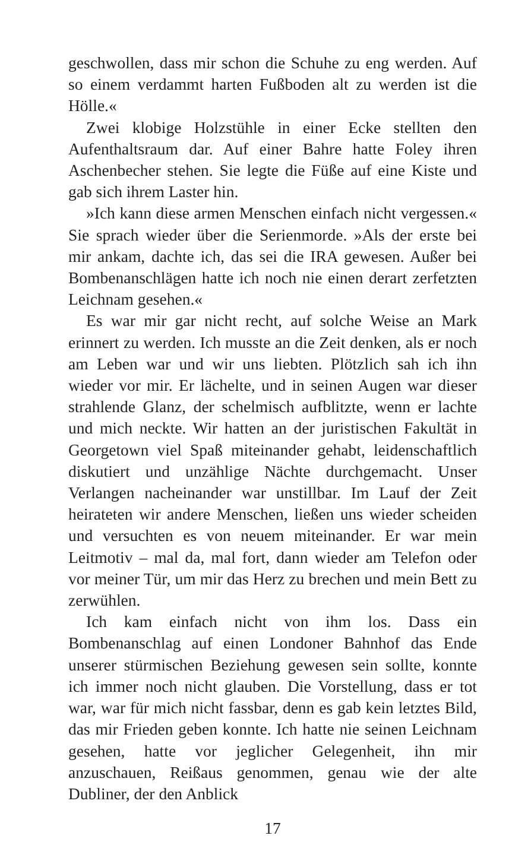geschwollen, dass mir schon die Schuhe zu eng werden. Auf so einem verdammt harten Fußboden alt zu werden ist die Hölle.«
Zwei klobige Holzstühle in einer Ecke stellten den Aufenthaltsraum dar. Auf einer Bahre hatte Foley ihren Aschenbecher stehen. Sie legte die Füße auf eine Kiste und gab sich ihrem Laster hin.
»Ich kann diese armen Menschen einfach nicht vergessen.« Sie sprach wieder über die Serienmorde. »Als der erste bei mir ankam, dachte ich, das sei die IRA gewesen. Außer bei Bombenanschlägen hatte ich noch nie einen derart zerfetzten Leichnam gesehen.«
Es war mir gar nicht recht, auf solche Weise an Mark erinnert zu werden. Ich musste an die Zeit denken, als er noch am Leben war und wir uns liebten. Plötzlich sah ich ihn wieder vor mir. Er lächelte, und in seinen Augen war dieser strahlende Glanz, der schelmisch aufblitzte, wenn er lachte und mich neckte. Wir hatten an der juristischen Fakultät in Georgetown viel Spaß miteinander gehabt, leidenschaftlich diskutiert und unzählige Nächte durchgemacht. Unser Verlangen nacheinander war unstillbar. Im Lauf der Zeit heirateten wir andere Menschen, ließen uns wieder scheiden und versuchten es von neuem miteinander. Er war mein Leitmotiv – mal da, mal fort, dann wieder am Telefon oder vor meiner Tür, um mir das Herz zu brechen und mein Bett zu zerwühlen.
Ich kam einfach nicht von ihm los. Dass ein Bombenanschlag auf einen Londoner Bahnhof das Ende unserer stürmischen Beziehung gewesen sein sollte, konnte ich immer noch nicht glauben. Die Vorstellung, dass er tot war, war für mich nicht fassbar, denn es gab kein letztes Bild, das mir Frieden geben konnte. Ich hatte nie seinen Leichnam gesehen, hatte vor jeglicher Gelegenheit, ihn mir anzuschauen, Reißaus genommen, genau wie der alte Dubliner, der den Anblick
17